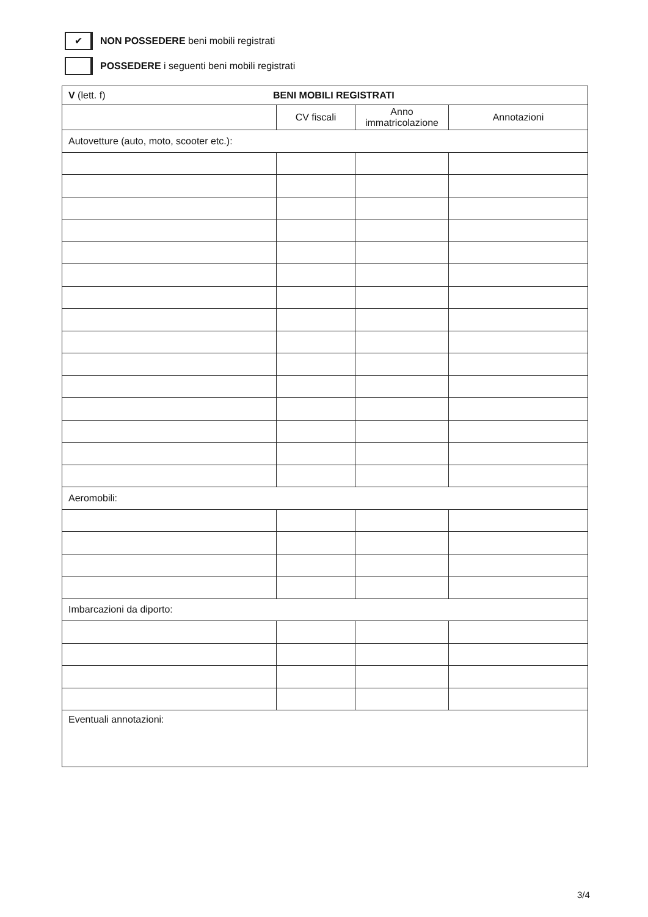✔
NON POSSEDERE beni mobili registrati
POSSEDERE i seguenti beni mobili registrati
| V (lett. f) BENI MOBILI REGISTRATI | | | |
| | CV fiscali | Anno immatricolazione | Annotazioni |
| Autovetture (auto, moto, scooter etc.): | | | |
| Aeromobili: | | | |
| Imbarcazioni da diporto: | | | |
| Eventuali annotazioni: | | | |
3/4